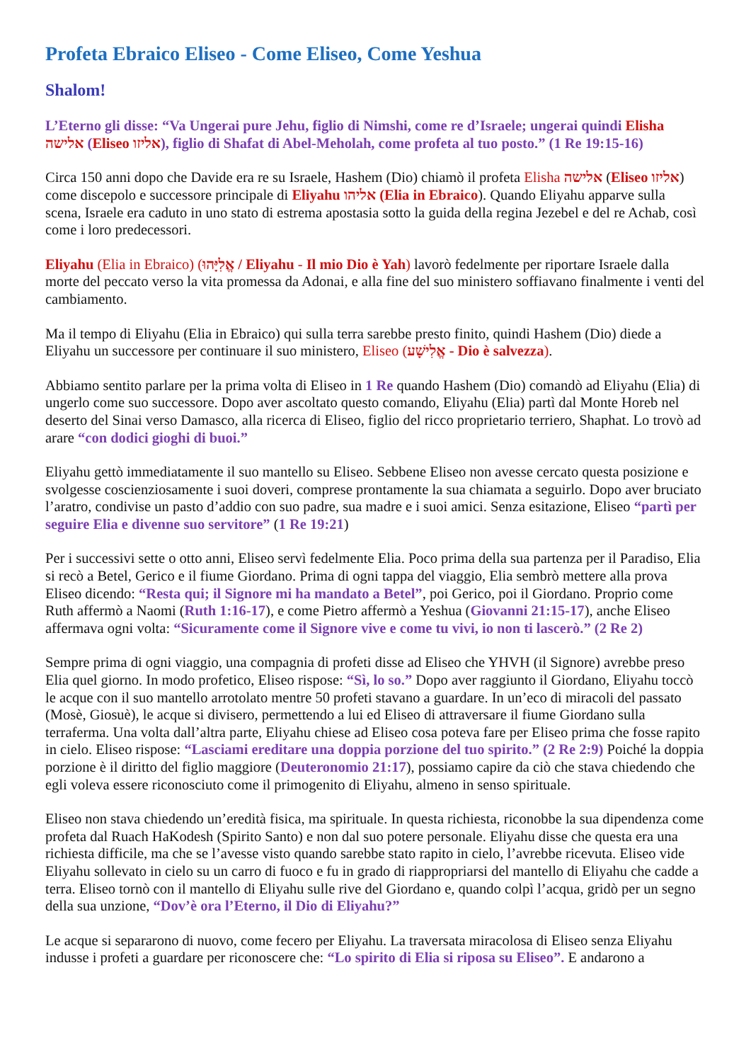Profeta Ebraico Eliseo - Come Eliseo, Come Yeshua
Shalom!
L’Eterno gli disse: “Va Ungerai pure Jehu, figlio di Nimshi, come re d’Israele; ungerai quindi Elisha אלישה (Eliseo אליזו), figlio di Shafat di Abel-Meholah, come profeta al tuo posto.” (1 Re 19:15-16)
Circa 150 anni dopo che Davide era re su Israele, Hashem (Dio) chiamò il profeta Elisha אלישה (Eliseo אליזו) come discepolo e successore principale di Eliyahu אליהו (Elia in Ebraico). Quando Eliyahu apparve sulla scena, Israele era caduto in uno stato di estrema apostasia sotto la guida della regina Jezebel e del re Achab, così come i loro predecessori.
Eliyahu (Elia in Ebraico) (אֱלִיָּהוּ / Eliyahu - Il mio Dio è Yah) lavorò fedelmente per riportare Israele dalla morte del peccato verso la vita promessa da Adonai, e alla fine del suo ministero soffiavano finalmente i venti del cambiamento.
Ma il tempo di Eliyahu (Elia in Ebraico) qui sulla terra sarebbe presto finito, quindi Hashem (Dio) diede a Eliyahu un successore per continuare il suo ministero, Eliseo (אֱלִישָׁע - Dio è salvezza).
Abbiamo sentito parlare per la prima volta di Eliseo in 1 Re quando Hashem (Dio) comandò ad Eliyahu (Elia) di ungerlo come suo successore. Dopo aver ascoltato questo comando, Eliyahu (Elia) partì dal Monte Horeb nel deserto del Sinai verso Damasco, alla ricerca di Eliseo, figlio del ricco proprietario terriero, Shaphat. Lo trovò ad arare “con dodici gioghi di buoi.”
Eliyahu gettò immediatamente il suo mantello su Eliseo. Sebbene Eliseo non avesse cercato questa posizione e svolgesse coscienziosamente i suoi doveri, comprese prontamente la sua chiamata a seguirlo. Dopo aver bruciato l’aratro, condivise un pasto d’addio con suo padre, sua madre e i suoi amici. Senza esitazione, Eliseo “partì per seguire Elia e divenne suo servitore” (1 Re 19:21)
Per i successivi sette o otto anni, Eliseo servì fedelmente Elia. Poco prima della sua partenza per il Paradiso, Elia si recò a Betel, Gerico e il fiume Giordano. Prima di ogni tappa del viaggio, Elia sembrò mettere alla prova Eliseo dicendo: “Resta qui; il Signore mi ha mandato a Betel”, poi Gerico, poi il Giordano. Proprio come Ruth affermò a Naomi (Ruth 1:16-17), e come Pietro affermò a Yeshua (Giovanni 21:15-17), anche Eliseo affermava ogni volta: “Sicuramente come il Signore vive e come tu vivi, io non ti lascerò.” (2 Re 2)
Sempre prima di ogni viaggio, una compagnia di profeti disse ad Eliseo che YHVH (il Signore) avrebbe preso Elia quel giorno. In modo profetico, Eliseo rispose: “Sì, lo so.” Dopo aver raggiunto il Giordano, Eliyahu toccò le acque con il suo mantello arrotolato mentre 50 profeti stavano a guardare. In un’eco di miracoli del passato (Mosè, Giosuè), le acque si divisero, permettendo a lui ed Eliseo di attraversare il fiume Giordano sulla terraferma. Una volta dall’altra parte, Eliyahu chiese ad Eliseo cosa poteva fare per Eliseo prima che fosse rapito in cielo. Eliseo rispose: “Lasciami ereditare una doppia porzione del tuo spirito.” (2 Re 2:9) Poiché la doppia porzione è il diritto del figlio maggiore (Deuteronomio 21:17), possiamo capire da ciò che stava chiedendo che egli voleva essere riconosciuto come il primogenito di Eliyahu, almeno in senso spirituale.
Eliseo non stava chiedendo un’eredità fisica, ma spirituale. In questa richiesta, riconobbe la sua dipendenza come profeta dal Ruach HaKodesh (Spirito Santo) e non dal suo potere personale. Eliyahu disse che questa era una richiesta difficile, ma che se l’avesse visto quando sarebbe stato rapito in cielo, l’avrebbe ricevuta. Eliseo vide Eliyahu sollevato in cielo su un carro di fuoco e fu in grado di riappropriarsi del mantello di Eliyahu che cadde a terra. Eliseo tornò con il mantello di Eliyahu sulle rive del Giordano e, quando colpì l’acqua, gridò per un segno della sua unzione, “Dov’è ora l’Eterno, il Dio di Eliyahu?”
Le acque si separarono di nuovo, come fecero per Eliyahu. La traversata miracolosa di Eliseo senza Eliyahu indusse i profeti a guardare per riconoscere che: “Lo spirito di Elia si riposa su Eliseo”. E andarono a